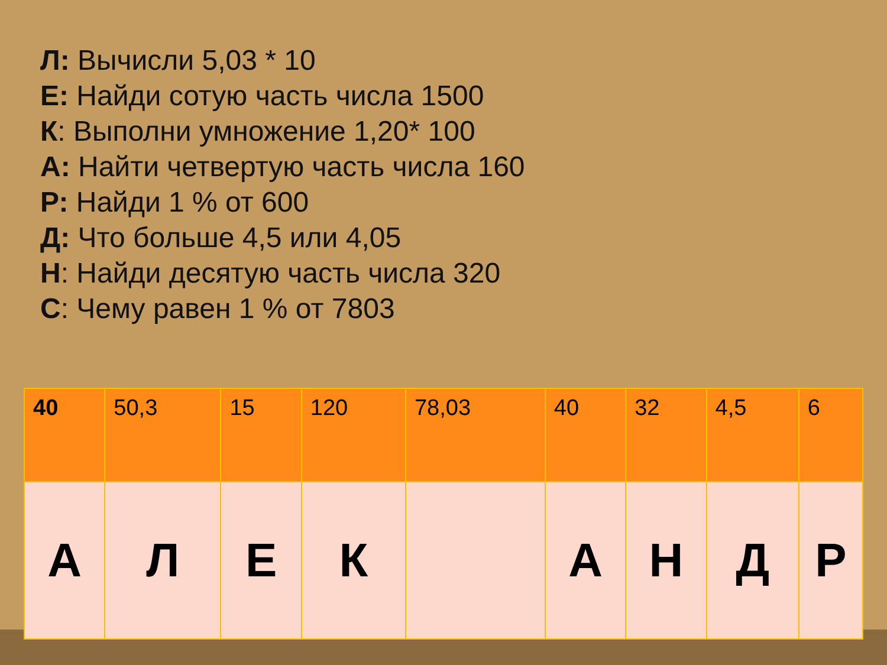Л: Вычисли 5,03 * 10
Е: Найди сотую часть числа 1500
К: Выполни умножение 1,20* 100
А: Найти четвертую часть числа 160
Р: Найди 1 % от 600
Д: Что больше 4,5 или 4,05
Н: Найди десятую часть числа 320
С: Чему равен 1 % от 7803
| 40 | 50,3 | 15 | 120 | 78,03 | 40 | 32 | 4,5 | 6 |
| А | Л | Е | К | | А | Н | Д | Р |